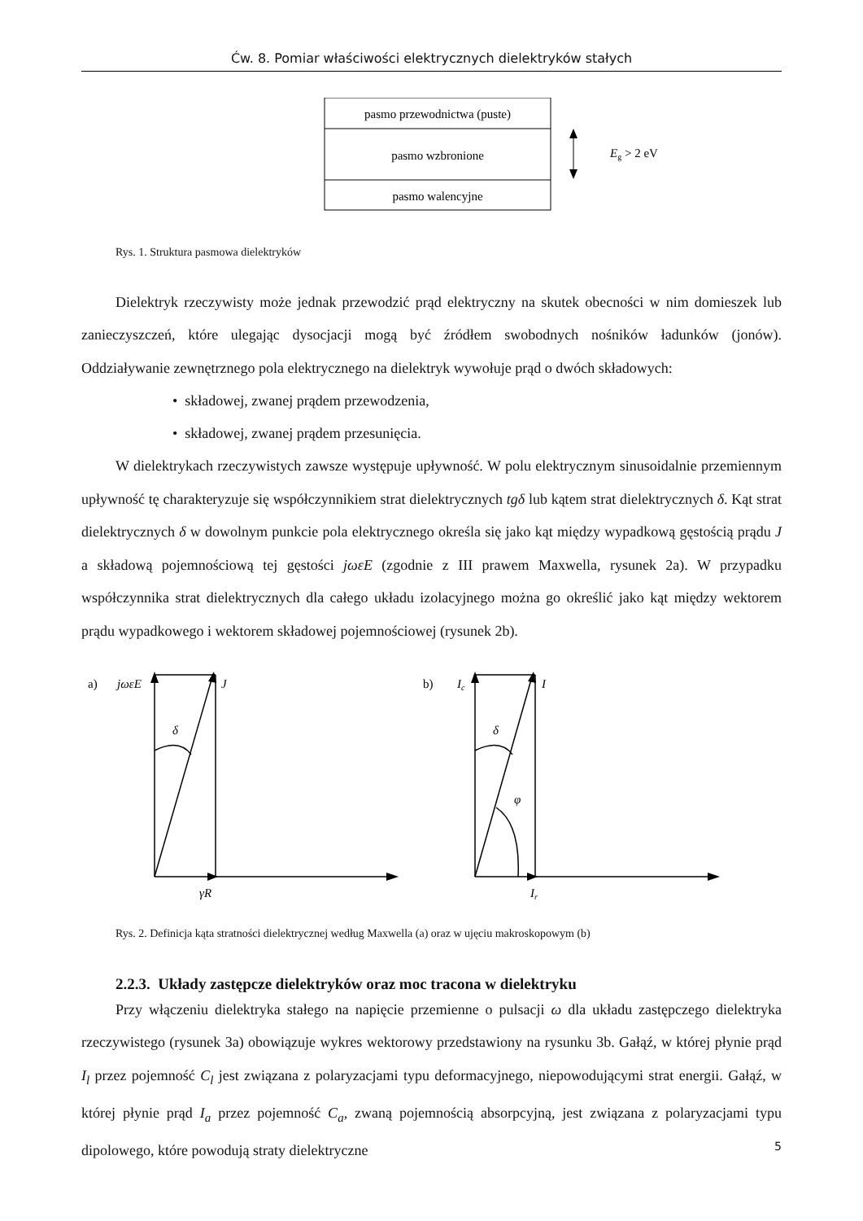Ćw. 8. Pomiar właściwości elektrycznych dielektryków stałych
pasmo przewodnictwa (puste)
pasmo wzbronione
pasmo walencyjne
Eg > 2 eV
Rys. 1. Struktura pasmowa dielektryków
Dielektryk rzeczywisty może jednak przewodzić prąd elektryczny na skutek obecności w nim domieszek lub zanieczyszczeń, które ulegając dysocjacji mogą być źródłem swobodnych nośników ładunków (jonów). Oddziaływanie zewnętrznego pola elektrycznego na dielektryk wywołuje prąd o dwóch składowych:
• składowej, zwanej prądem przewodzenia,
• składowej, zwanej prądem przesunięcia.
W dielektrykach rzeczywistych zawsze występuje upływność. W polu elektrycznym sinusoidalnie przemiennym upływność tę charakteryzuje się współczynnikiem strat dielektrycznych tgδ lub kątem strat dielektrycznych δ. Kąt strat dielektrycznych δ w dowolnym punkcie pola elektrycznego określa się jako kąt między wypadkową gęstością prądu J a składową pojemnościową tej gęstości jωεE (zgodnie z III prawem Maxwella, rysunek 2a). W przypadku współczynnika strat dielektrycznych dla całego układu izolacyjnego można go określić jako kąt między wektorem prądu wypadkowego i wektorem składowej pojemnościowej (rysunek 2b).
a)
jωεE
J
δ
γR
b)
Ic
I
δ
φ
Ir
Rys. 2. Definicja kąta stratności dielektrycznej według Maxwella (a) oraz w ujęciu makroskopowym (b)
2.2.3. Układy zastępcze dielektryków oraz moc tracona w dielektryku
Przy włączeniu dielektryka stałego na napięcie przemienne o pulsacji ω dla układu zastępczego dielektryka rzeczywistego (rysunek 3a) obowiązuje wykres wektorowy przedstawiony na rysunku 3b. Gałąź, w której płynie prąd I<sub>l</sub> przez pojemność C<sub>l</sub> jest związana z polaryzacjami typu deformacyjnego, niepowodującymi strat energii. Gałąź, w której płynie prąd I<sub>a</sub> przez pojemność C<sub>a</sub>, zwaną pojemnością absorpcyjną, jest związana z polaryzacjami typu dipolowego, które powodują straty dielektryczne
5